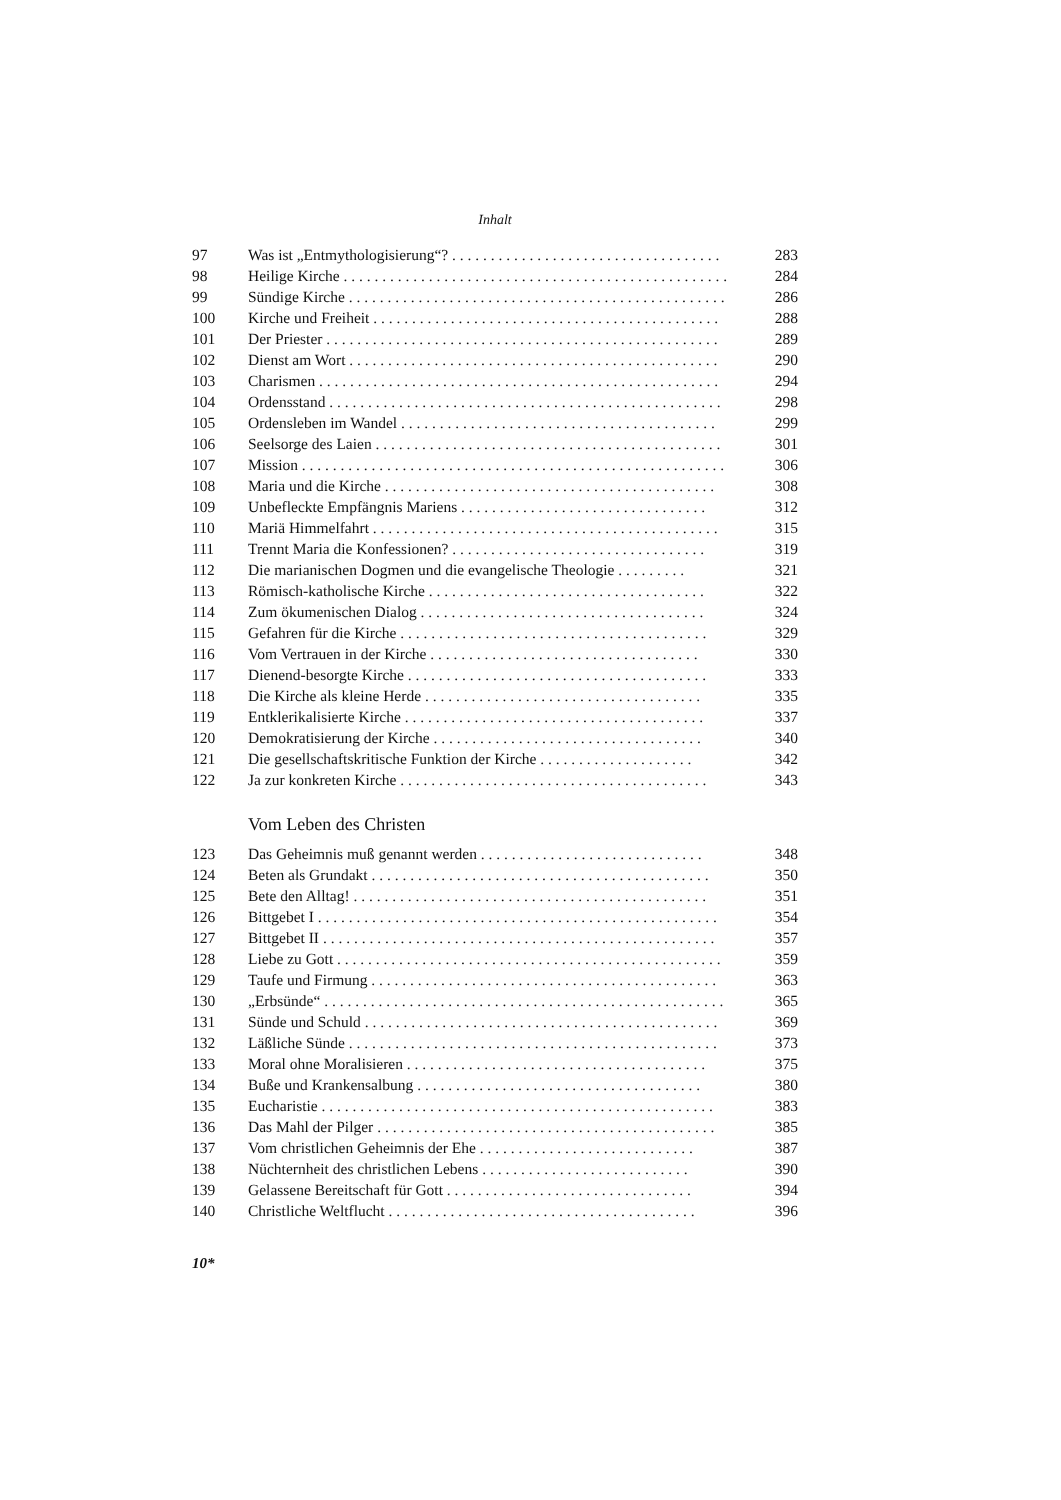Inhalt
| 97 | Was ist „Entmythologisierung“? . . . . . . . . . . . . . . . . . . . . . . . . . . . . . . . . . . . | 283 |
| 98 | Heilige Kirche . . . . . . . . . . . . . . . . . . . . . . . . . . . . . . . . . . . . . . . . . . . . . . . . . . | 284 |
| 99 | Sündige Kirche . . . . . . . . . . . . . . . . . . . . . . . . . . . . . . . . . . . . . . . . . . . . . . . . . | 286 |
| 100 | Kirche und Freiheit . . . . . . . . . . . . . . . . . . . . . . . . . . . . . . . . . . . . . . . . . . . . . | 288 |
| 101 | Der Priester . . . . . . . . . . . . . . . . . . . . . . . . . . . . . . . . . . . . . . . . . . . . . . . . . . . | 289 |
| 102 | Dienst am Wort . . . . . . . . . . . . . . . . . . . . . . . . . . . . . . . . . . . . . . . . . . . . . . . . | 290 |
| 103 | Charismen . . . . . . . . . . . . . . . . . . . . . . . . . . . . . . . . . . . . . . . . . . . . . . . . . . . . | 294 |
| 104 | Ordensstand . . . . . . . . . . . . . . . . . . . . . . . . . . . . . . . . . . . . . . . . . . . . . . . . . . . | 298 |
| 105 | Ordensleben im Wandel . . . . . . . . . . . . . . . . . . . . . . . . . . . . . . . . . . . . . . . . . | 299 |
| 106 | Seelsorge des Laien . . . . . . . . . . . . . . . . . . . . . . . . . . . . . . . . . . . . . . . . . . . . . | 301 |
| 107 | Mission . . . . . . . . . . . . . . . . . . . . . . . . . . . . . . . . . . . . . . . . . . . . . . . . . . . . . . . | 306 |
| 108 | Maria und die Kirche . . . . . . . . . . . . . . . . . . . . . . . . . . . . . . . . . . . . . . . . . . . | 308 |
| 109 | Unbefleckte Empfängnis Mariens . . . . . . . . . . . . . . . . . . . . . . . . . . . . . . . . | 312 |
| 110 | Mariä Himmelfahrt . . . . . . . . . . . . . . . . . . . . . . . . . . . . . . . . . . . . . . . . . . . . . | 315 |
| 111 | Trennt Maria die Konfessionen? . . . . . . . . . . . . . . . . . . . . . . . . . . . . . . . . . | 319 |
| 112 | Die marianischen Dogmen und die evangelische Theologie . . . . . . . . . | 321 |
| 113 | Römisch-katholische Kirche . . . . . . . . . . . . . . . . . . . . . . . . . . . . . . . . . . . . | 322 |
| 114 | Zum ökumenischen Dialog . . . . . . . . . . . . . . . . . . . . . . . . . . . . . . . . . . . . . | 324 |
| 115 | Gefahren für die Kirche . . . . . . . . . . . . . . . . . . . . . . . . . . . . . . . . . . . . . . . . | 329 |
| 116 | Vom Vertrauen in der Kirche . . . . . . . . . . . . . . . . . . . . . . . . . . . . . . . . . . . | 330 |
| 117 | Dienend-besorgte Kirche . . . . . . . . . . . . . . . . . . . . . . . . . . . . . . . . . . . . . . . | 333 |
| 118 | Die Kirche als kleine Herde . . . . . . . . . . . . . . . . . . . . . . . . . . . . . . . . . . . . | 335 |
| 119 | Entklerikalisierte Kirche . . . . . . . . . . . . . . . . . . . . . . . . . . . . . . . . . . . . . . . | 337 |
| 120 | Demokratisierung der Kirche . . . . . . . . . . . . . . . . . . . . . . . . . . . . . . . . . . . | 340 |
| 121 | Die gesellschaftskritische Funktion der Kirche . . . . . . . . . . . . . . . . . . . . | 342 |
| 122 | Ja zur konkreten Kirche . . . . . . . . . . . . . . . . . . . . . . . . . . . . . . . . . . . . . . . . | 343 |
Vom Leben des Christen
| 123 | Das Geheimnis muß genannt werden . . . . . . . . . . . . . . . . . . . . . . . . . . . . . | 348 |
| 124 | Beten als Grundakt . . . . . . . . . . . . . . . . . . . . . . . . . . . . . . . . . . . . . . . . . . . . | 350 |
| 125 | Bete den Alltag! . . . . . . . . . . . . . . . . . . . . . . . . . . . . . . . . . . . . . . . . . . . . . . | 351 |
| 126 | Bittgebet I . . . . . . . . . . . . . . . . . . . . . . . . . . . . . . . . . . . . . . . . . . . . . . . . . . . . | 354 |
| 127 | Bittgebet II . . . . . . . . . . . . . . . . . . . . . . . . . . . . . . . . . . . . . . . . . . . . . . . . . . . | 357 |
| 128 | Liebe zu Gott . . . . . . . . . . . . . . . . . . . . . . . . . . . . . . . . . . . . . . . . . . . . . . . . . . | 359 |
| 129 | Taufe und Firmung . . . . . . . . . . . . . . . . . . . . . . . . . . . . . . . . . . . . . . . . . . . . . | 363 |
| 130 | „Erbsünde“ . . . . . . . . . . . . . . . . . . . . . . . . . . . . . . . . . . . . . . . . . . . . . . . . . . . . | 365 |
| 131 | Sünde und Schuld . . . . . . . . . . . . . . . . . . . . . . . . . . . . . . . . . . . . . . . . . . . . . . | 369 |
| 132 | Läßliche Sünde . . . . . . . . . . . . . . . . . . . . . . . . . . . . . . . . . . . . . . . . . . . . . . . . | 373 |
| 133 | Moral ohne Moralisieren . . . . . . . . . . . . . . . . . . . . . . . . . . . . . . . . . . . . . . . | 375 |
| 134 | Buße und Krankensalbung . . . . . . . . . . . . . . . . . . . . . . . . . . . . . . . . . . . . . | 380 |
| 135 | Eucharistie . . . . . . . . . . . . . . . . . . . . . . . . . . . . . . . . . . . . . . . . . . . . . . . . . . . | 383 |
| 136 | Das Mahl der Pilger . . . . . . . . . . . . . . . . . . . . . . . . . . . . . . . . . . . . . . . . . . . . | 385 |
| 137 | Vom christlichen Geheimnis der Ehe . . . . . . . . . . . . . . . . . . . . . . . . . . . . | 387 |
| 138 | Nüchternheit des christlichen Lebens . . . . . . . . . . . . . . . . . . . . . . . . . . . | 390 |
| 139 | Gelassene Bereitschaft für Gott . . . . . . . . . . . . . . . . . . . . . . . . . . . . . . . . | 394 |
| 140 | Christliche Weltflucht . . . . . . . . . . . . . . . . . . . . . . . . . . . . . . . . . . . . . . . . | 396 |
10*